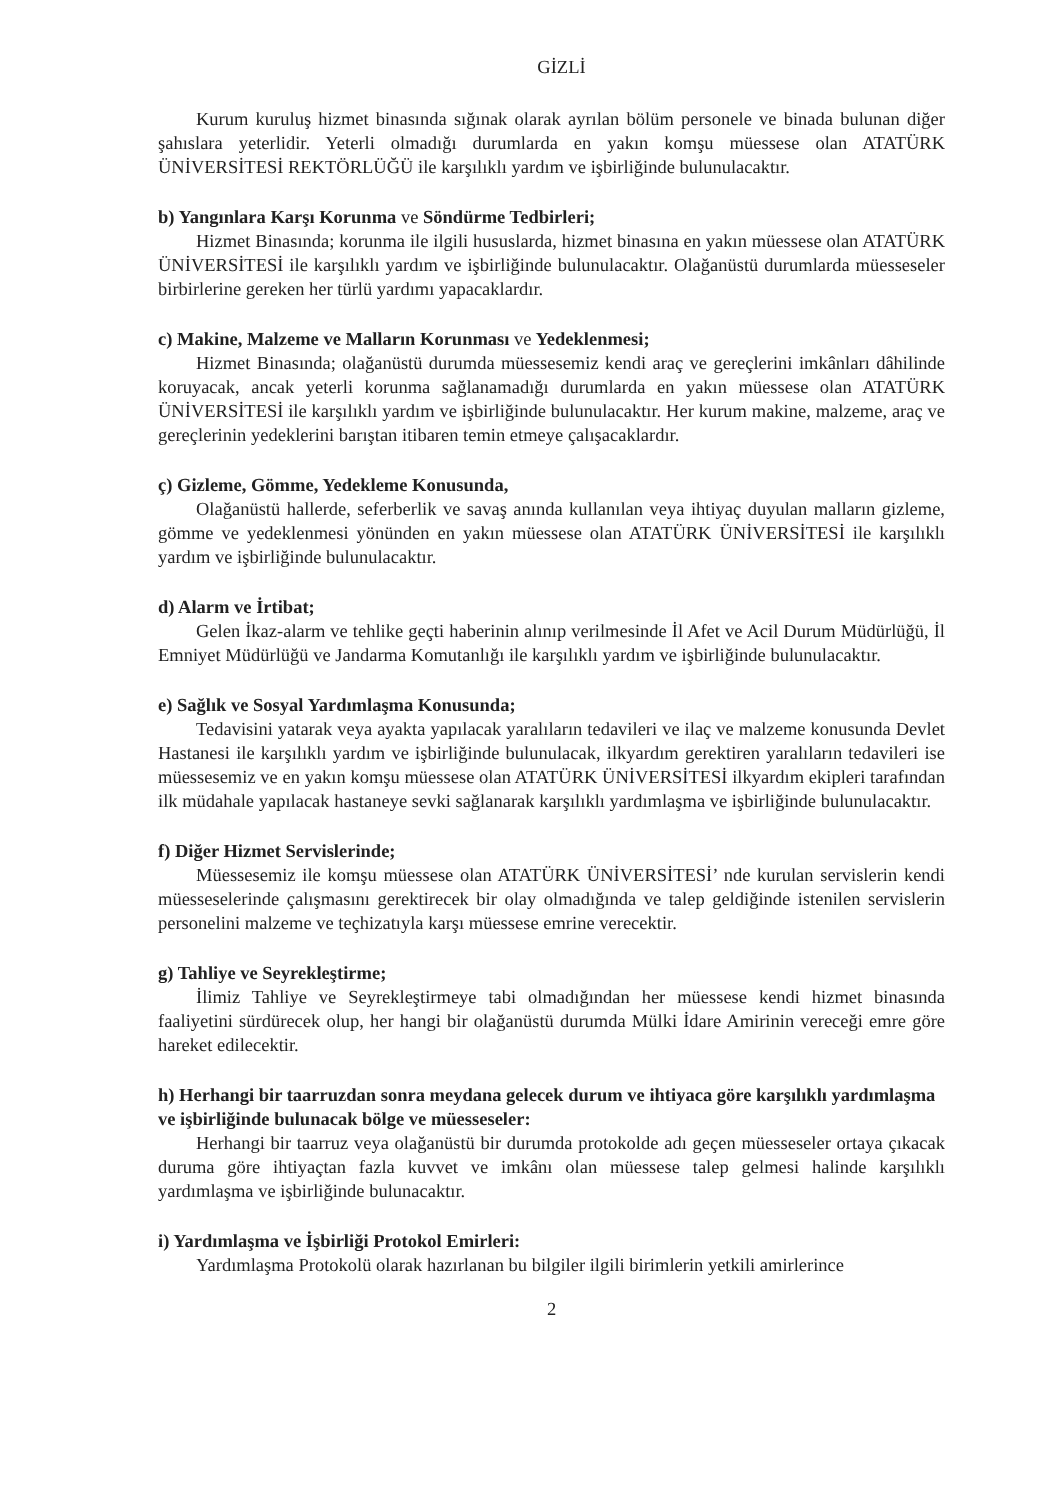GİZLİ
Kurum kuruluş hizmet binasında sığınak olarak ayrılan bölüm personele ve binada bulunan diğer şahıslara yeterlidir. Yeterli olmadığı durumlarda en yakın komşu müessese olan ATATÜRK ÜNİVERSİTESİ REKTÖRLÜĞÜ ile karşılıklı yardım ve işbirliğinde bulunulacaktır.
b) Yangınlara Karşı Korunma ve Söndürme Tedbirleri;
Hizmet Binasında; korunma ile ilgili hususlarda, hizmet binasına en yakın müessese olan ATATÜRK ÜNİVERSİTESİ ile karşılıklı yardım ve işbirliğinde bulunulacaktır. Olağanüstü durumlarda müesseseler birbirlerine gereken her türlü yardımı yapacaklardır.
c) Makine, Malzeme ve Malların Korunması ve Yedeklenmesi;
Hizmet Binasında; olağanüstü durumda müessesemiz kendi araç ve gereçlerini imkânları dâhilinde koruyacak, ancak yeterli korunma sağlanamadığı durumlarda en yakın müessese olan ATATÜRK ÜNİVERSİTESİ ile karşılıklı yardım ve işbirliğinde bulunulacaktır. Her kurum makine, malzeme, araç ve gereçlerinin yedeklerini barıştan itibaren temin etmeye çalışacaklardır.
ç) Gizleme, Gömme, Yedekleme Konusunda,
Olağanüstü hallerde, seferberlik ve savaş anında kullanılan veya ihtiyaç duyulan malların gizleme, gömme ve yedeklenmesi yönünden en yakın müessese olan ATATÜRK ÜNİVERSİTESİ ile karşılıklı yardım ve işbirliğinde bulunulacaktır.
d) Alarm ve İrtibat;
Gelen İkaz-alarm ve tehlike geçti haberinin alınıp verilmesinde İl Afet ve Acil Durum Müdürlüğü, İl Emniyet Müdürlüğü ve Jandarma Komutanlığı ile karşılıklı yardım ve işbirliğinde bulunulacaktır.
e) Sağlık ve Sosyal Yardımlaşma Konusunda;
Tedavisini yatarak veya ayakta yapılacak yaralıların tedavileri ve ilaç ve malzeme konusunda Devlet Hastanesi ile karşılıklı yardım ve işbirliğinde bulunulacak, ilkyardım gerektiren yaralıların tedavileri ise müessesemiz ve en yakın komşu müessese olan ATATÜRK ÜNİVERSİTESİ ilkyardım ekipleri tarafından ilk müdahale yapılacak hastaneye sevki sağlanarak karşılıklı yardımlaşma ve işbirliğinde bulunulacaktır.
f) Diğer Hizmet Servislerinde;
Müessesemiz ile komşu müessese olan ATATÜRK ÜNİVERSİTESİ’ nde kurulan servislerin kendi müesseselerinde çalışmasını gerektirecek bir olay olmadığında ve talep geldiğinde istenilen servislerin personelini malzeme ve teçhizatıyla karşı müessese emrine verecektir.
g) Tahliye ve Seyrekleştirme;
İlimiz Tahliye ve Seyrekleştirmeye tabi olmadığından her müessese kendi hizmet binasında faaliyetini sürdürecek olup, her hangi bir olağanüstü durumda Mülki İdare Amirinin vereceği emre göre hareket edilecektir.
h) Herhangi bir taarruzdan sonra meydana gelecek durum ve ihtiyaca göre karşılıklı yardımlaşma ve işbirliğinde bulunacak bölge ve müesseseler:
Herhangi bir taarruz veya olağanüstü bir durumda protokolde adı geçen müesseseler ortaya çıkacak duruma göre ihtiyaçtan fazla kuvvet ve imkânı olan müessese talep gelmesi halinde karşılıklı yardımlaşma ve işbirliğinde bulunacaktır.
i) Yardımlaşma ve İşbirliği Protokol Emirleri:
Yardımlaşma Protokolü olarak hazırlanan bu bilgiler ilgili birimlerin yetkili amirlerince
2